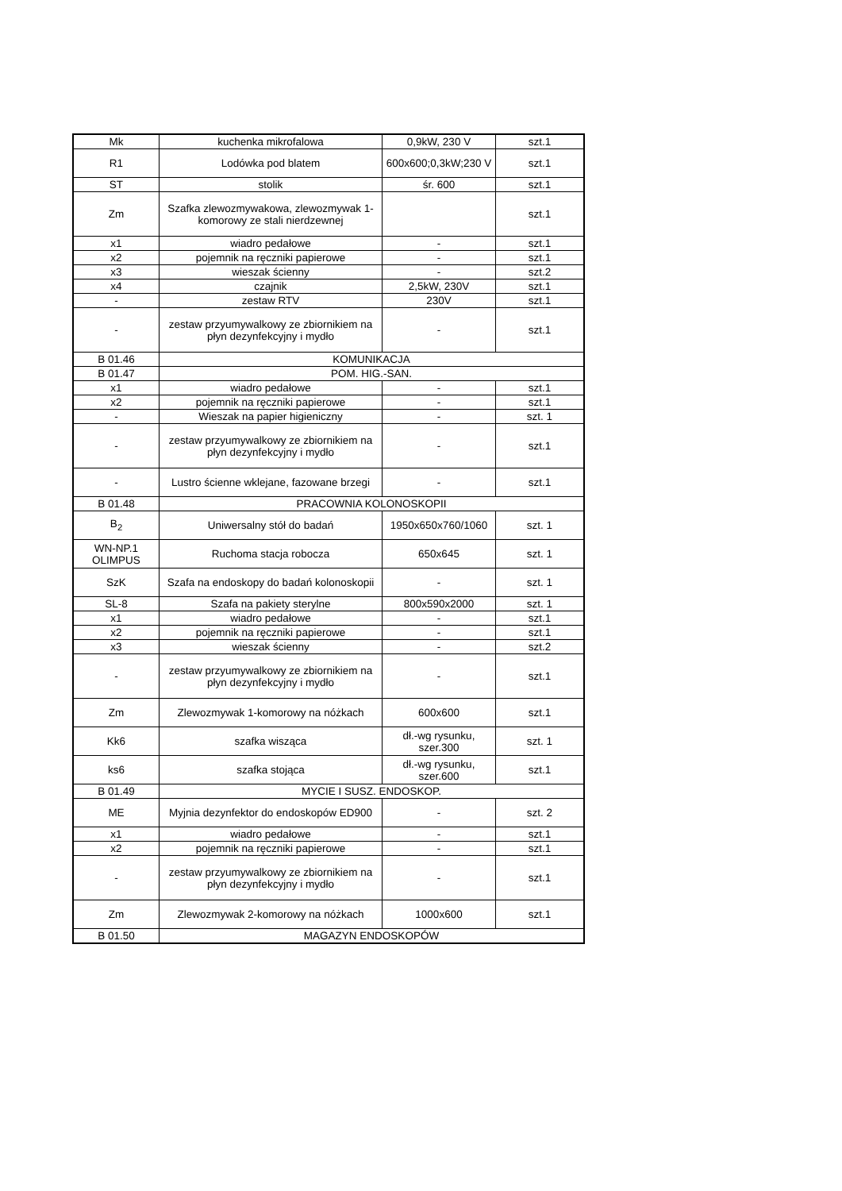| Mk | kuchenka mikrofalowa | 0,9kW, 230 V | szt.1 |
| R1 | Lodówka pod blatem | 600x600;0,3kW;230 V | szt.1 |
| ST | stolik | śr. 600 | szt.1 |
| Zm | Szafka zlewozmywakowa, zlewozmywak 1-komorowy ze stali nierdzewnej | | szt.1 |
| x1 | wiadro pedałowe | - | szt.1 |
| x2 | pojemnik na ręczniki papierowe | - | szt.1 |
| x3 | wieszak ścienny | - | szt.2 |
| x4 | czajnik | 2,5kW, 230V | szt.1 |
| - | zestaw RTV | 230V | szt.1 |
| - | zestaw przyumywalkowy ze zbiornikiem na płyn dezynfekcyjny i mydło | - | szt.1 |
| B 01.46 | KOMUNIKACJA | | |
| B 01.47 | POM. HIG.-SAN. | | |
| x1 | wiadro pedałowe | - | szt.1 |
| x2 | pojemnik na ręczniki papierowe | - | szt.1 |
| - | Wieszak na papier higieniczny | - | szt. 1 |
| - | zestaw przyumywalkowy ze zbiornikiem na płyn dezynfekcyjny i mydło | - | szt.1 |
| - | Lustro ścienne wklejane, fazowane brzegi | - | szt.1 |
| B 01.48 | PRACOWNIA KOLONOSKOPII | | |
| B<sub>2</sub> | Uniwersalny stół do badań | 1950x650x760/1060 | szt. 1 |
| WN-NP.1 OLIMPUS | Ruchoma stacja robocza | 650x645 | szt. 1 |
| SzK | Szafa na endoskopy do badań kolonoskopii | - | szt. 1 |
| SL-8 | Szafa na pakiety sterylne | 800x590x2000 | szt. 1 |
| x1 | wiadro pedałowe | - | szt.1 |
| x2 | pojemnik na ręczniki papierowe | - | szt.1 |
| x3 | wieszak ścienny | - | szt.2 |
| - | zestaw przyumywalkowy ze zbiornikiem na płyn dezynfekcyjny i mydło | - | szt.1 |
| Zm | Zlewozmywak 1-komorowy na nóżkach | 600x600 | szt.1 |
| Kk6 | szafka wisząca | dł.-wg rysunku, szer.300 | szt. 1 |
| ks6 | szafka stojąca | dł.-wg rysunku, szer.600 | szt.1 |
| B 01.49 | MYCIE I SUSZ. ENDOSKOP. | | |
| ME | Myjnia dezynfektor do endoskopów ED900 | - | szt. 2 |
| x1 | wiadro pedałowe | - | szt.1 |
| x2 | pojemnik na ręczniki papierowe | - | szt.1 |
| - | zestaw przyumywalkowy ze zbiornikiem na płyn dezynfekcyjny i mydło | - | szt.1 |
| Zm | Zlewozmywak 2-komorowy na nóżkach | 1000x600 | szt.1 |
| B 01.50 | MAGAZYN ENDOSKOPÓW | | |